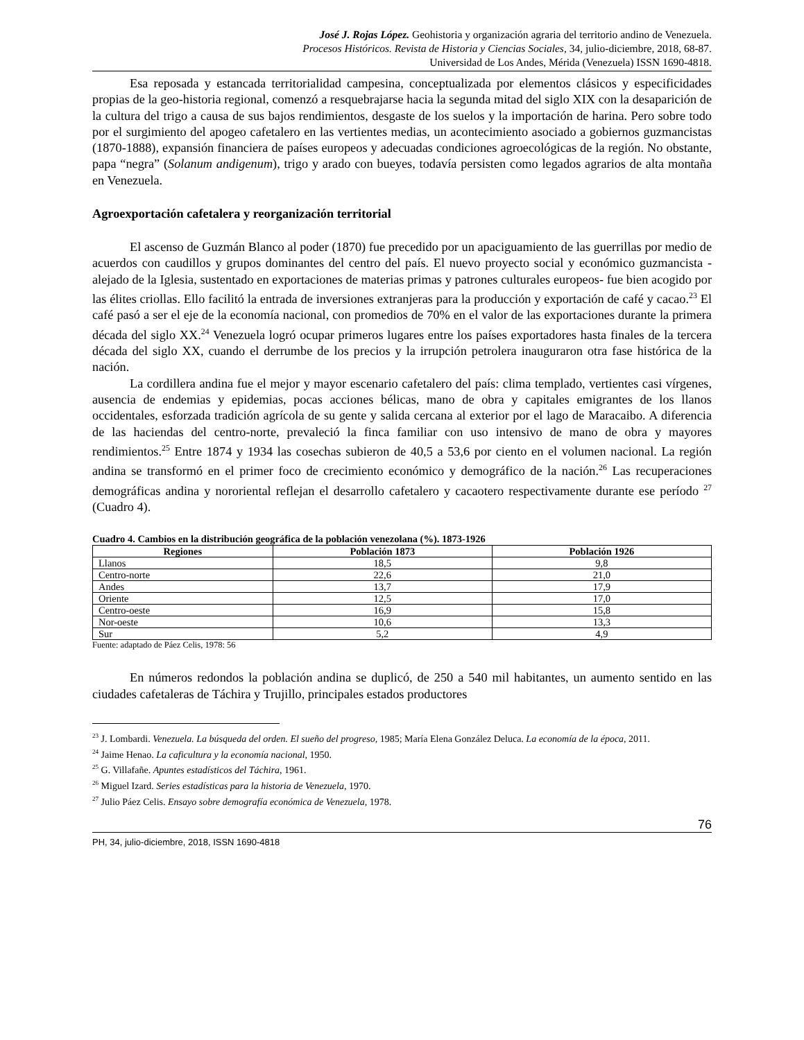José J. Rojas López. Geohistoria y organización agraria del territorio andino de Venezuela.
Procesos Históricos. Revista de Historia y Ciencias Sociales, 34, julio-diciembre, 2018, 68-87.
Universidad de Los Andes, Mérida (Venezuela) ISSN 1690-4818.
Esa reposada y estancada territorialidad campesina, conceptualizada por elementos clásicos y especificidades propias de la geo-historia regional, comenzó a resquebrajarse hacia la segunda mitad del siglo XIX con la desaparición de la cultura del trigo a causa de sus bajos rendimientos, desgaste de los suelos y la importación de harina. Pero sobre todo por el surgimiento del apogeo cafetalero en las vertientes medias, un acontecimiento asociado a gobiernos guzmancistas (1870-1888), expansión financiera de países europeos y adecuadas condiciones agroecológicas de la región. No obstante, papa “negra” (Solanum andigenum), trigo y arado con bueyes, todavía persisten como legados agrarios de alta montaña en Venezuela.
Agroexportación cafetalera y reorganización territorial
El ascenso de Guzmán Blanco al poder (1870) fue precedido por un apaciguamiento de las guerrillas por medio de acuerdos con caudillos y grupos dominantes del centro del país. El nuevo proyecto social y económico guzmancista -alejado de la Iglesia, sustentado en exportaciones de materias primas y patrones culturales europeos- fue bien acogido por las élites criollas. Ello facilitó la entrada de inversiones extranjeras para la producción y exportación de café y cacao.<sup>23</sup> El café pasó a ser el eje de la economía nacional, con promedios de 70% en el valor de las exportaciones durante la primera década del siglo XX.<sup>24</sup> Venezuela logró ocupar primeros lugares entre los países exportadores hasta finales de la tercera década del siglo XX, cuando el derrumbe de los precios y la irrupción petrolera inauguraron otra fase histórica de la nación.
La cordillera andina fue el mejor y mayor escenario cafetalero del país: clima templado, vertientes casi vírgenes, ausencia de endemias y epidemias, pocas acciones bélicas, mano de obra y capitales emigrantes de los llanos occidentales, esforzada tradición agrícola de su gente y salida cercana al exterior por el lago de Maracaibo. A diferencia de las haciendas del centro-norte, prevaleció la finca familiar con uso intensivo de mano de obra y mayores rendimientos.<sup>25</sup> Entre 1874 y 1934 las cosechas subieron de 40,5 a 53,6 por ciento en el volumen nacional. La región andina se transformó en el primer foco de crecimiento económico y demográfico de la nación.<sup>26</sup> Las recuperaciones demográficas andina y nororiental reflejan el desarrollo cafetalero y cacaotero respectivamente durante ese período <sup>27</sup> (Cuadro 4).
Cuadro 4. Cambios en la distribución geográfica de la población venezolana (%). 1873-1926
| Regiones | Población 1873 | Población 1926 |
| --- | --- | --- |
| Llanos | 18,5 | 9,8 |
| Centro-norte | 22,6 | 21,0 |
| Andes | 13,7 | 17,9 |
| Oriente | 12,5 | 17,0 |
| Centro-oeste | 16,9 | 15,8 |
| Nor-oeste | 10,6 | 13,3 |
| Sur | 5,2 | 4,9 |
Fuente: adaptado de Páez Celis, 1978: 56
En números redondos la población andina se duplicó, de 250 a 540 mil habitantes, un aumento sentido en las ciudades cafetaleras de Táchira y Trujillo, principales estados productores
<sup>23</sup> J. Lombardi. Venezuela. La búsqueda del orden. El sueño del progreso, 1985; María Elena González Deluca. La economía de la época, 2011.
<sup>24</sup> Jaime Henao. La caficultura y la economía nacional, 1950.
<sup>25</sup> G. Villafañe. Apuntes estadísticos del Táchira, 1961.
<sup>26</sup> Miguel Izard. Series estadísticas para la historia de Venezuela, 1970.
<sup>27</sup> Julio Páez Celis. Ensayo sobre demografía económica de Venezuela, 1978.
76
PH, 34, julio-diciembre, 2018, ISSN 1690-4818